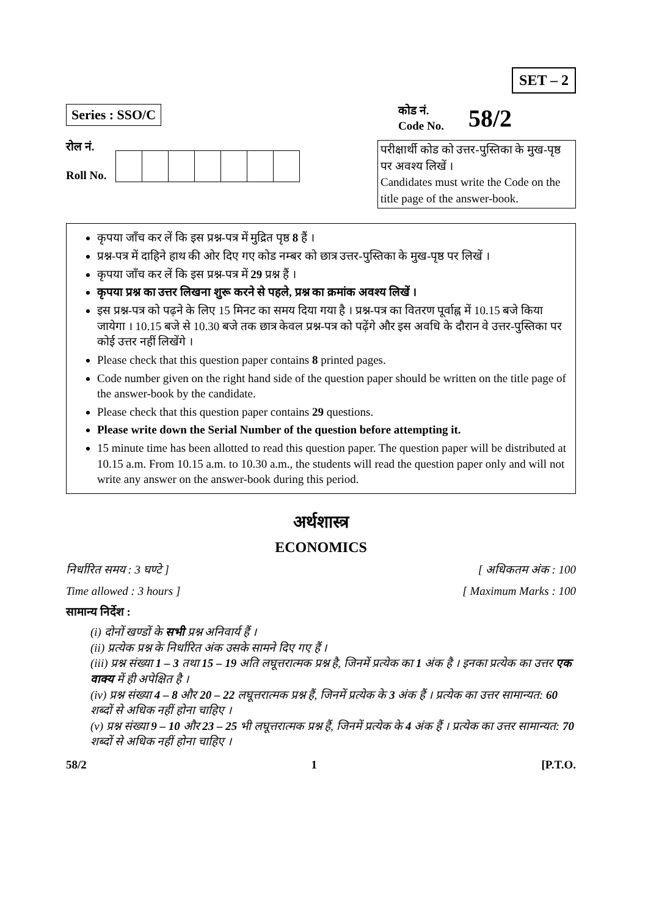SET – 2
Series : SSO/C
कोड नं.
Code No.
58/2
रोल नं.
Roll No.
परीक्षार्थी कोड को उत्तर-पुस्तिका के मुख-पृष्ठ पर अवश्य लिखें ।
Candidates must write the Code on the title page of the answer-book.
कृपया जाँच कर लें कि इस प्रश्न-पत्र में मुद्रित पृष्ठ 8 हैं ।
प्रश्न-पत्र में दाहिने हाथ की ओर दिए गए कोड नम्बर को छात्र उत्तर-पुस्तिका के मुख-पृष्ठ पर लिखें ।
कृपया जाँच कर लें कि इस प्रश्न-पत्र में 29 प्रश्न हैं ।
कृपया प्रश्न का उत्तर लिखना शुरू करने से पहले, प्रश्न का क्रमांक अवश्य लिखें ।
इस प्रश्न-पत्र को पढ़ने के लिए 15 मिनट का समय दिया गया है । प्रश्न-पत्र का वितरण पूर्वाह्न में 10.15 बजे किया जायेगा । 10.15 बजे से 10.30 बजे तक छात्र केवल प्रश्न-पत्र को पढ़ेंगे और इस अवधि के दौरान वे उत्तर-पुस्तिका पर कोई उत्तर नहीं लिखेंगे ।
Please check that this question paper contains 8 printed pages.
Code number given on the right hand side of the question paper should be written on the title page of the answer-book by the candidate.
Please check that this question paper contains 29 questions.
Please write down the Serial Number of the question before attempting it.
15 minute time has been allotted to read this question paper. The question paper will be distributed at 10.15 a.m. From 10.15 a.m. to 10.30 a.m., the students will read the question paper only and will not write any answer on the answer-book during this period.
अर्थशास्त्र
ECONOMICS
निर्धारित समय : 3 घण्टे ] [ अधिकतम अंक : 100
Time allowed : 3 hours ] [ Maximum Marks : 100
सामान्य निर्देश :
(i) दोनों खण्डों के सभी प्रश्न अनिवार्य हैं ।
(ii) प्रत्येक प्रश्न के निर्धारित अंक उसके सामने दिए गए हैं ।
(iii) प्रश्न संख्या 1 – 3 तथा 15 – 19 अति लघूत्तरात्मक प्रश्न है, जिनमें प्रत्येक का 1 अंक है । इनका प्रत्येक का उत्तर एक वाक्य में ही अपेक्षित है ।
(iv) प्रश्न संख्या 4 – 8 और 20 – 22 लघूत्तरात्मक प्रश्न हैं, जिनमें प्रत्येक के 3 अंक हैं । प्रत्येक का उत्तर सामान्यत: 60 शब्दों से अधिक नहीं होना चाहिए ।
(v) प्रश्न संख्या 9 – 10 और 23 – 25 भी लघूत्तरात्मक प्रश्न हैं, जिनमें प्रत्येक के 4 अंक हैं । प्रत्येक का उत्तर सामान्यत: 70 शब्दों से अधिक नहीं होना चाहिए ।
58/2 1 [P.T.O.